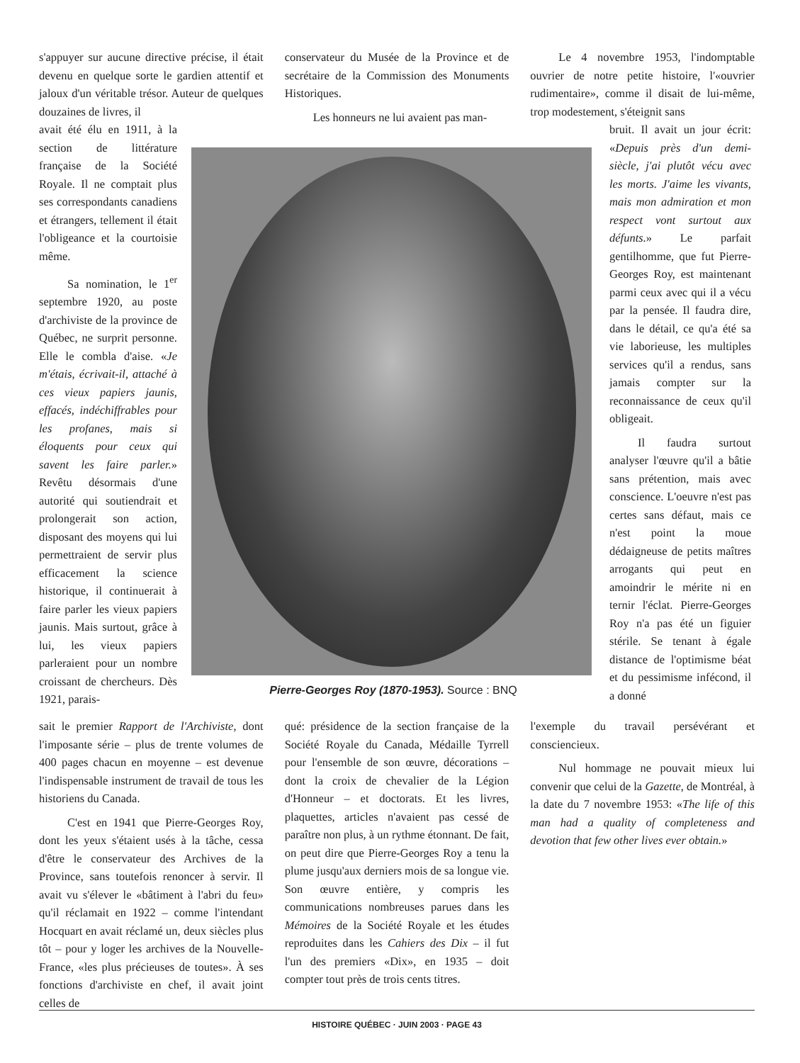s'appuyer sur aucune directive précise, il était devenu en quelque sorte le gardien attentif et jaloux d'un véritable trésor. Auteur de quelques douzaines de livres, il
conservateur du Musée de la Province et de secrétaire de la Commission des Monuments Historiques.
Les honneurs ne lui avaient pas man-
Le 4 novembre 1953, l'indomptable ouvrier de notre petite histoire, l'«ouvrier rudimentaire», comme il disait de lui-même, trop modestement, s'éteignit sans
avait été élu en 1911, à la section de littérature française de la Société Royale. Il ne comptait plus ses correspondants canadiens et étrangers, tellement il était l'obligeance et la courtoisie même.
Sa nomination, le 1<sup>er</sup> septembre 1920, au poste d'archiviste de la province de Québec, ne surprit personne. Elle le combla d'aise. «Je m'étais, écrivait-il, attaché à ces vieux papiers jaunis, effacés, indéchiffrables pour les profanes, mais si éloquents pour ceux qui savent les faire parler.» Revêtu désormais d'une autorité qui soutiendrait et prolongerait son action, disposant des moyens qui lui permettraient de servir plus efficacement la science historique, il continuerait à faire parler les vieux papiers jaunis. Mais surtout, grâce à lui, les vieux papiers parleraient pour un nombre croissant de chercheurs. Dès 1921, parais-
Pierre-Georges Roy (1870-1953). Source : BNQ
bruit. Il avait un jour écrit: «Depuis près d'un demi-siècle, j'ai plutôt vécu avec les morts. J'aime les vivants, mais mon admiration et mon respect vont surtout aux défunts.» Le parfait gentilhomme, que fut Pierre-Georges Roy, est maintenant parmi ceux avec qui il a vécu par la pensée. Il faudra dire, dans le détail, ce qu'a été sa vie laborieuse, les multiples services qu'il a rendus, sans jamais compter sur la reconnaissance de ceux qu'il obligeait.
Il faudra surtout analyser l'œuvre qu'il a bâtie sans prétention, mais avec conscience. L'oeuvre n'est pas certes sans défaut, mais ce n'est point la moue dédaigneuse de petits maîtres arrogants qui peut en amoindrir le mérite ni en ternir l'éclat. Pierre-Georges Roy n'a pas été un figuier stérile. Se tenant à égale distance de l'optimisme béat et du pessimisme infécond, il a donné
sait le premier Rapport de l'Archiviste, dont l'imposante série – plus de trente volumes de 400 pages chacun en moyenne – est devenue l'indispensable instrument de travail de tous les historiens du Canada.
C'est en 1941 que Pierre-Georges Roy, dont les yeux s'étaient usés à la tâche, cessa d'être le conservateur des Archives de la Province, sans toutefois renoncer à servir. Il avait vu s'élever le «bâtiment à l'abri du feu» qu'il réclamait en 1922 – comme l'intendant Hocquart en avait réclamé un, deux siècles plus tôt – pour y loger les archives de la Nouvelle-France, «les plus précieuses de toutes». À ses fonctions d'archiviste en chef, il avait joint celles de
qué: présidence de la section française de la Société Royale du Canada, Médaille Tyrrell pour l'ensemble de son œuvre, décorations – dont la croix de chevalier de la Légion d'Honneur – et doctorats. Et les livres, plaquettes, articles n'avaient pas cessé de paraître non plus, à un rythme étonnant. De fait, on peut dire que Pierre-Georges Roy a tenu la plume jusqu'aux derniers mois de sa longue vie. Son œuvre entière, y compris les communications nombreuses parues dans les Mémoires de la Société Royale et les études reproduites dans les Cahiers des Dix – il fut l'un des premiers «Dix», en 1935 – doit compter tout près de trois cents titres.
l'exemple du travail persévérant et consciencieux.
Nul hommage ne pouvait mieux lui convenir que celui de la Gazette, de Montréal, à la date du 7 novembre 1953: «The life of this man had a quality of completeness and devotion that few other lives ever obtain.»
HISTOIRE QUÉBEC · JUIN 2003 · PAGE 43